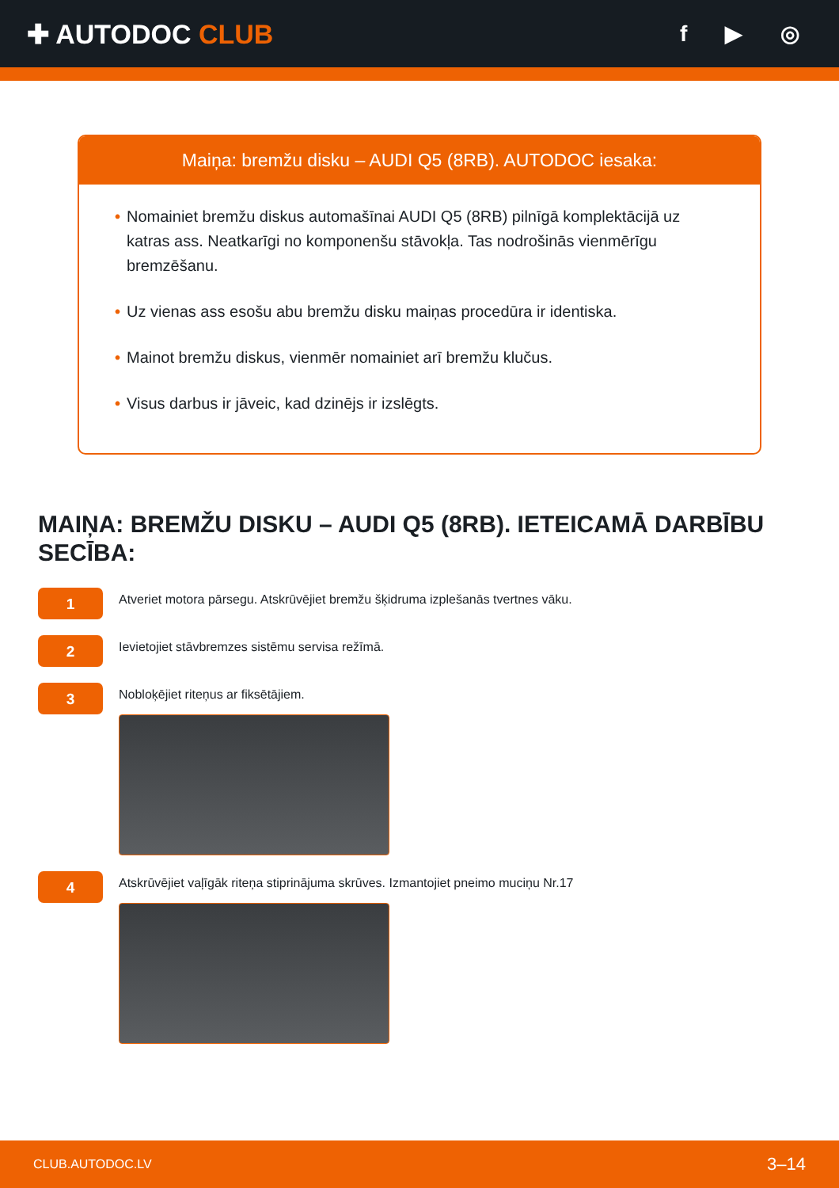✚ AUTODOC CLUB
f ▶ ◎
Maiņa: bremžu disku – AUDI Q5 (8RB). AUTODOC iesaka:
• Nomainiet bremžu diskus automašīnai AUDI Q5 (8RB) pilnīgā komplektācijā uz katras ass. Neatkarīgi no komponenšu stāvokļa. Tas nodrošinās vienmērīgu bremzēšanu.
• Uz vienas ass esošu abu bremžu disku maiņas procedūra ir identiska.
• Mainot bremžu diskus, vienmēr nomainiet arī bremžu klučus.
• Visus darbus ir jāveic, kad dzinējs ir izslēgts.
MAIŅA: BREMŽU DISKU – AUDI Q5 (8RB). IETEICAMĀ DARBĪBU SECĪBA:
1
Atveriet motora pārsegu. Atskrūvējiet bremžu šķidruma izplešanās tvertnes vāku.
2
Ievietojiet stāvbremzes sistēmu servisa režīmā.
3
Nobloķējiet riteņus ar fiksētājiem.
4
Atskrūvējiet vaļīgāk riteņa stiprinājuma skrūves. Izmantojiet pneimo muciņu Nr.17
CLUB.AUTODOC.LV 3–14